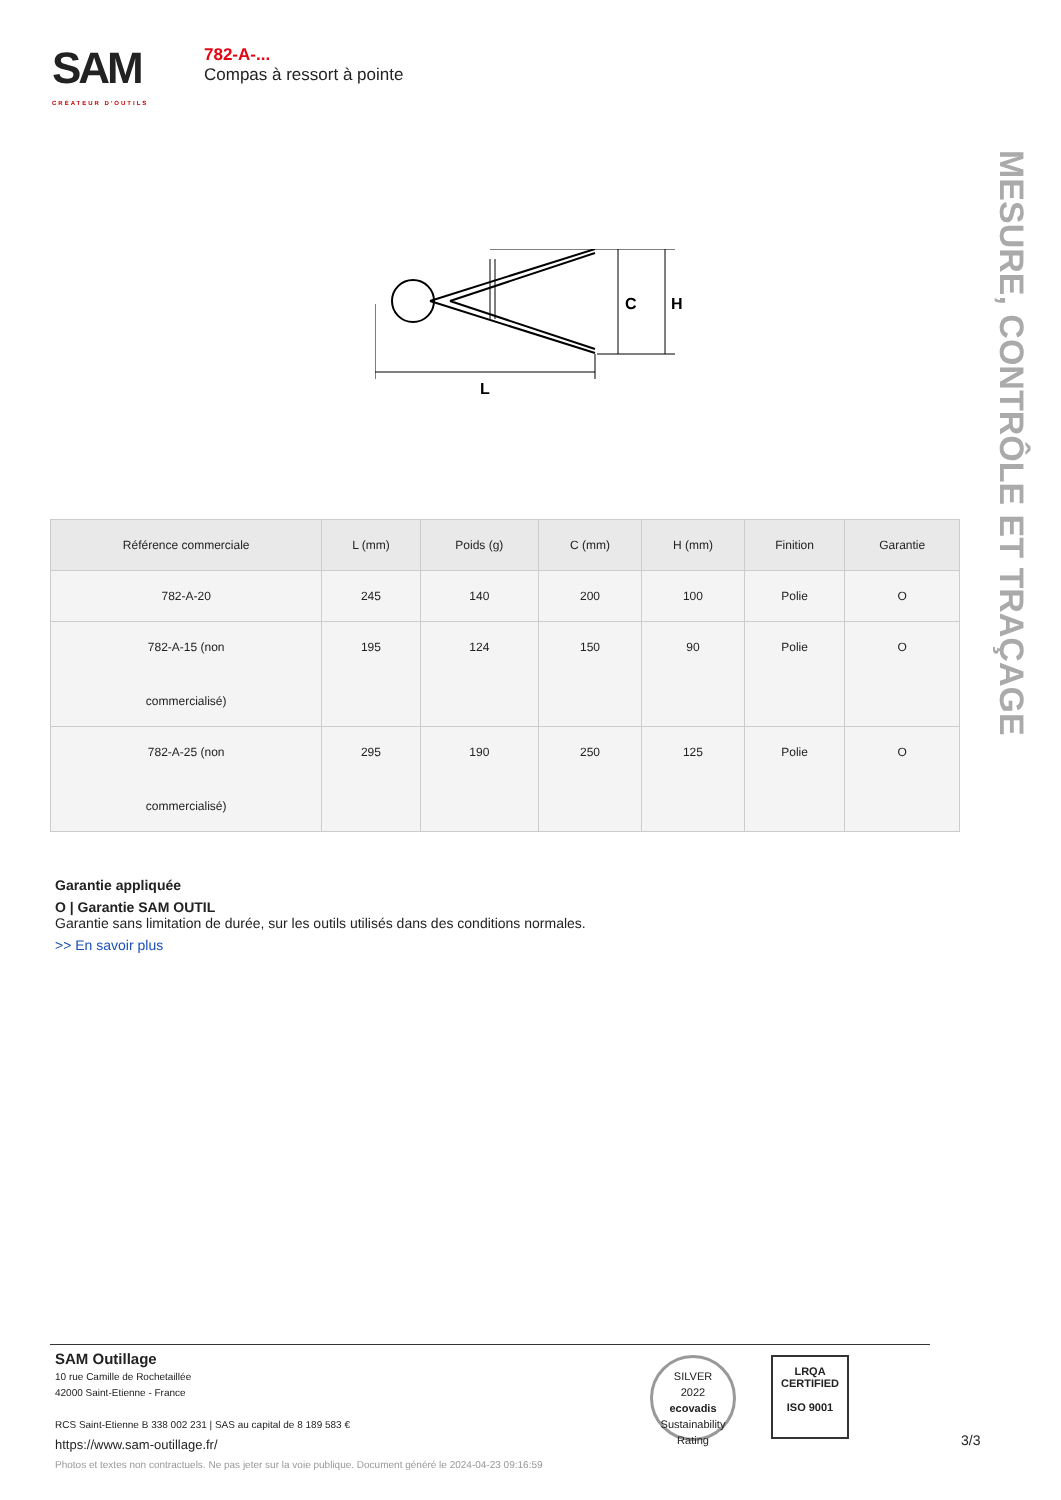SAM
CRÉATEUR D'OUTILS
782-A-...
Compas à ressort à pointe
C
H
L
MESURE, CONTRÔLE ET TRAÇAGE
| Référence commerciale | L (mm) | Poids (g) | C (mm) | H (mm) | Finition | Garantie |
| --- | --- | --- | --- | --- | --- | --- |
| 782-A-20 | 245 | 140 | 200 | 100 | Polie | O |
| 782-A-15 (non commercialisé) | 195 | 124 | 150 | 90 | Polie | O |
| 782-A-25 (non commercialisé) | 295 | 190 | 250 | 125 | Polie | O |
Garantie appliquée
O | Garantie SAM OUTIL
Garantie sans limitation de durée, sur les outils utilisés dans des conditions normales.
>> En savoir plus
SAM Outillage
10 rue Camille de Rochetaillée
42000 Saint-Etienne - France
RCS Saint-Etienne B 338 002 231 | SAS au capital de 8 189 583 €
https://www.sam-outillage.fr/
Photos et textes non contractuels. Ne pas jeter sur la voie publique. Document généré le 2024-04-23 09:16:59
SILVER
2022
ecovadis
Sustainability Rating
LRQA
CERTIFIED
ISO 9001
3/3